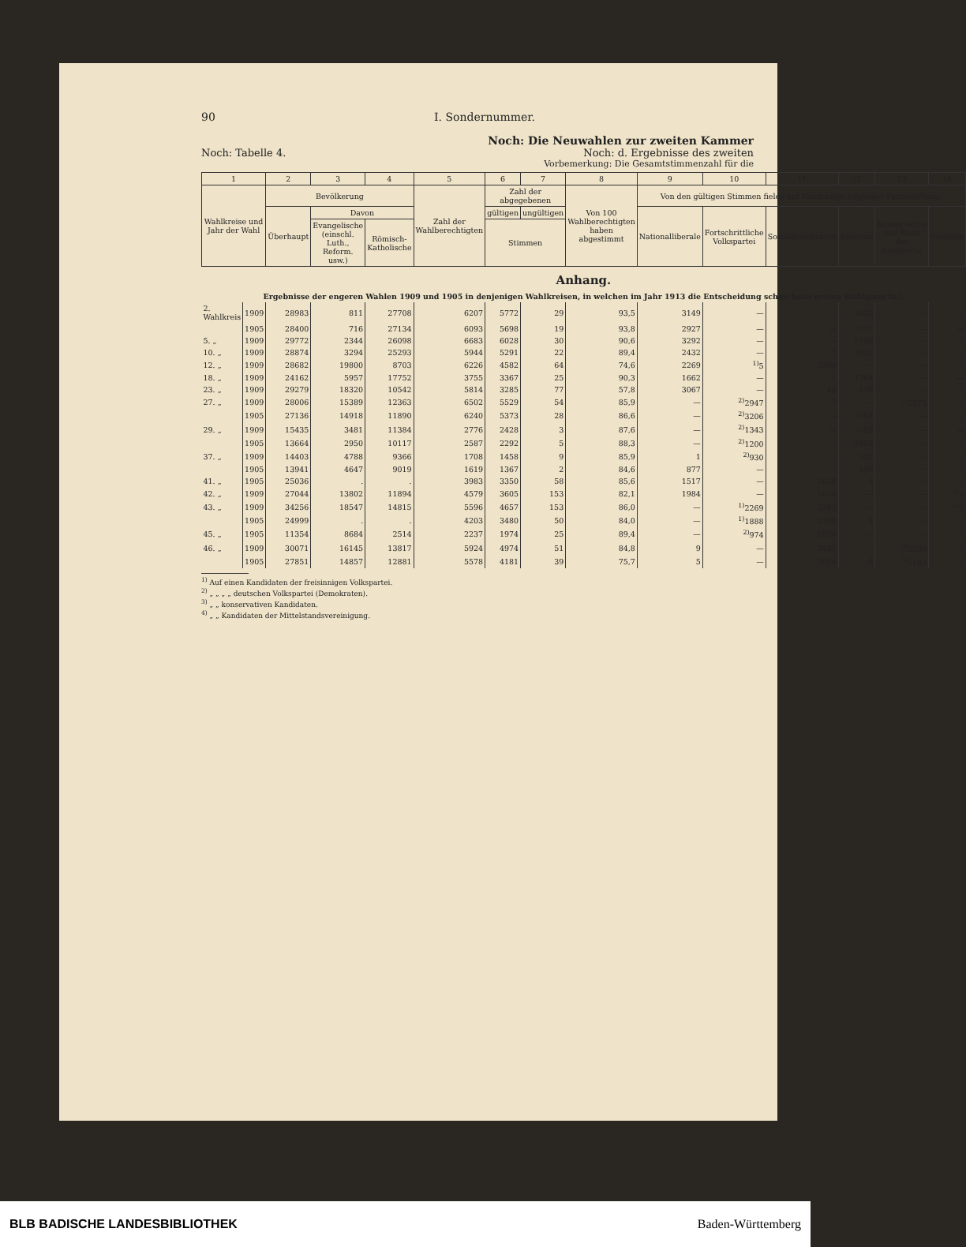90 I. Sondernummer.
Noch: Die Neuwahlen zur zweiten Kammer
Noch: Tabelle 4. Noch: d. Ergebnisse des zweiten
Vorbemerkung: Die Gesamtstimmenzahl für die
| 1 | | 2 | 3 | 4 | 5 | 6 | 7 | 8 | 9 | 10 | 11 | 12 | 13 | 14 |
| --- | --- | --- | --- | --- | --- | --- | --- | --- | --- | --- | --- | --- | --- | --- |
| Wahlkreise und Jahr der Wahl | | Bevölkerung | | | Zahl der Wahlberechtigten | Zahl der abgegebenen | | Von 100 Wahlberechtigten haben abgestimmt | Von den gültigen Stimmen fielen auf Kandidaten folgender Parteistellung: | | | | | |
| | | Überhaupt | Davon | | | gültigen | ungültigen | | Nationalliberale | Fortschrittliche Volkspartei | Sozialdemokraten | Zentrum | Konservative und Bund der Landwirte | Sonstige |
| | | | Evangelische (einschl. Luth., Reform. usw.) | Römisch-Katholische | | Stimmen | | | | | | | | |
| Anhang. Ergebnisse der engeren Wahlen 1909 und 1905 in denjenigen Wahlkreisen, in welchen im Jahr 1913 die Entscheidung schon beim ersten Wahlgang fiel. | | | | | | | | | | | | | | |
| 2. Wahlkreis | 1909 | 28983 | 811 | 27708 | 6207 | 5772 | 29 | 93,5 | 3149 | — | — | 2623 | — | — |
| | 1905 | 28400 | 716 | 27134 | 6093 | 5698 | 19 | 93,8 | 2927 | — | — | 2771 | — | — |
| 5. „ | 1909 | 29772 | 2344 | 26098 | 6683 | 6028 | 30 | 90,6 | 3292 | — | — | 2736 | — | — |
| 10. „ | 1909 | 28874 | 3294 | 25293 | 5944 | 5291 | 22 | 89,4 | 2432 | — | 7 | 2852 | — | — |
| 12. „ | 1909 | 28682 | 19800 | 8703 | 6226 | 4582 | 64 | 74,6 | 2269 | <sup>1)</sup> 5 | 2308 | — | — | — |
| 18. „ | 1909 | 24162 | 5957 | 17752 | 3755 | 3367 | 25 | 90,3 | 1662 | — | 1 | 1704 | — | — |
| 23. „ | 1909 | 29279 | 18320 | 10542 | 5814 | 3285 | 77 | 57,8 | 3067 | — | 80 | 138 | — | — |
| 27. „ | 1909 | 28006 | 15389 | 12363 | 6502 | 5529 | 54 | 85,9 | — | <sup>2)</sup> 2947 | 7 | — | <sup>3)</sup> 2575 | — |
| | 1905 | 27136 | 14918 | 11890 | 6240 | 5373 | 28 | 86,6 | — | <sup>2)</sup> 3206 | — | 2167 | — | — |
| 29. „ | 1909 | 15435 | 3481 | 11384 | 2776 | 2428 | 3 | 87,6 | — | <sup>2)</sup> 1343 | — | 1085 | — | — |
| | 1905 | 13664 | 2950 | 10117 | 2587 | 2292 | 5 | 88,3 | — | <sup>2)</sup> 1200 | — | 1092 | — | — |
| 37. „ | 1909 | 14403 | 4788 | 9366 | 1708 | 1458 | 9 | 85,9 | 1 | <sup>2)</sup> 930 | — | 527 | — | — |
| | 1905 | 13941 | 4647 | 9019 | 1619 | 1367 | 2 | 84,6 | 877 | — | — | 490 | — | — |
| 41. „ | 1905 | 25036 | . | . | 3983 | 3350 | 58 | 85,6 | 1517 | — | 1828 | 5 | — | — |
| 42. „ | 1909 | 27044 | 13802 | 11894 | 4579 | 3605 | 153 | 82,1 | 1984 | — | 1614 | — | — | <sup>4)</sup> 7 |
| 43. „ | 1909 | 34256 | 18547 | 14815 | 5596 | 4657 | 153 | 86,0 | — | <sup>1)</sup> 2269 | 2383 | — | — | <sup>4)</sup> 5 |
| | 1905 | 24999 | . | . | 4203 | 3480 | 50 | 84,0 | — | <sup>1)</sup> 1888 | 1588 | 4 | — | — |
| 45. „ | 1905 | 11354 | 8684 | 2514 | 2237 | 1974 | 25 | 89,4 | — | <sup>2)</sup> 974 | 1000 | — | — | — |
| 46. „ | 1909 | 30071 | 16145 | 13817 | 5924 | 4974 | 51 | 84,8 | 9 | — | 2435 | — | <sup>3)</sup> 2530 | — |
| | 1905 | 27851 | 14857 | 12881 | 5578 | 4181 | 39 | 75,7 | 5 | — | 2004 | 9 | <sup>3)</sup> 2163 | — |
<sup>1)</sup> Auf einen Kandidaten der freisinnigen Volkspartei.
<sup>2)</sup> „ „ „ „ deutschen Volkspartei (Demokraten).
<sup>3)</sup> „ „ konservativen Kandidaten.
<sup>4)</sup> „ „ Kandidaten der Mittelstandsvereinigung.
BLB BADISCHE LANDESBIBLIOTHEK Baden-Württemberg